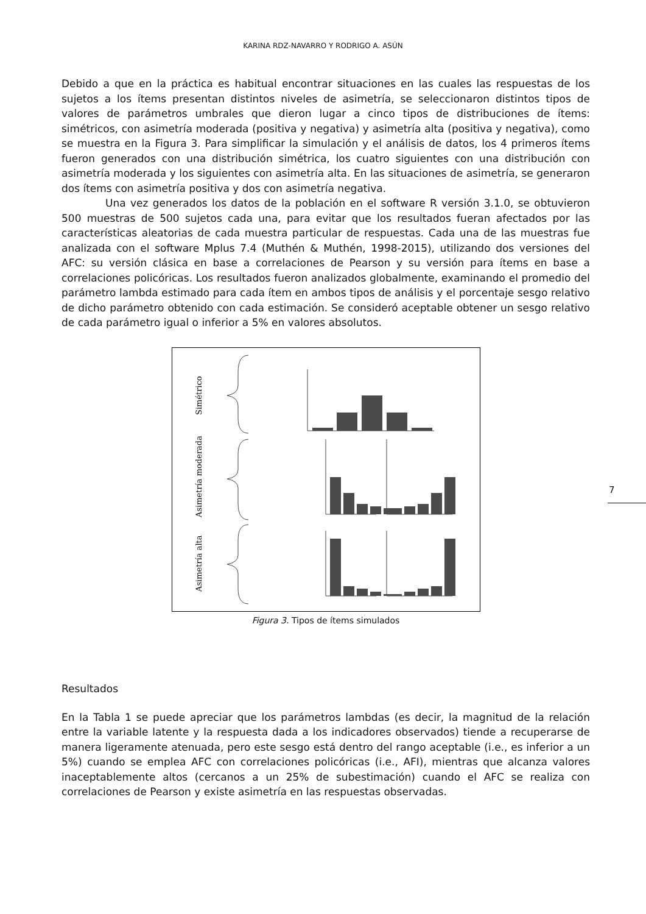KARINA RDZ-NAVARRO Y RODRIGO A. ASÚN
Debido a que en la práctica es habitual encontrar situaciones en las cuales las respuestas de los sujetos a los ítems presentan distintos niveles de asimetría, se seleccionaron distintos tipos de valores de parámetros umbrales que dieron lugar a cinco tipos de distribuciones de ítems: simétricos, con asimetría moderada (positiva y negativa) y asimetría alta (positiva y negativa), como se muestra en la Figura 3. Para simplificar la simulación y el análisis de datos, los 4 primeros ítems fueron generados con una distribución simétrica, los cuatro siguientes con una distribución con asimetría moderada y los siguientes con asimetría alta. En las situaciones de asimetría, se generaron dos ítems con asimetría positiva y dos con asimetría negativa.
Una vez generados los datos de la población en el software R versión 3.1.0, se obtuvieron 500 muestras de 500 sujetos cada una, para evitar que los resultados fueran afectados por las características aleatorias de cada muestra particular de respuestas. Cada una de las muestras fue analizada con el software Mplus 7.4 (Muthén & Muthén, 1998-2015), utilizando dos versiones del AFC: su versión clásica en base a correlaciones de Pearson y su versión para ítems en base a correlaciones policóricas. Los resultados fueron analizados globalmente, examinando el promedio del parámetro lambda estimado para cada ítem en ambos tipos de análisis y el porcentaje sesgo relativo de dicho parámetro obtenido con cada estimación. Se consideró aceptable obtener un sesgo relativo de cada parámetro igual o inferior a 5% en valores absolutos.
Simétrico
Asimetría moderada
Asimetría alta
Figura 3. Tipos de ítems simulados
Resultados
En la Tabla 1 se puede apreciar que los parámetros lambdas (es decir, la magnitud de la relación entre la variable latente y la respuesta dada a los indicadores observados) tiende a recuperarse de manera ligeramente atenuada, pero este sesgo está dentro del rango aceptable (i.e., es inferior a un 5%) cuando se emplea AFC con correlaciones policóricas (i.e., AFI), mientras que alcanza valores inaceptablemente altos (cercanos a un 25% de subestimación) cuando el AFC se realiza con correlaciones de Pearson y existe asimetría en las respuestas observadas.
7